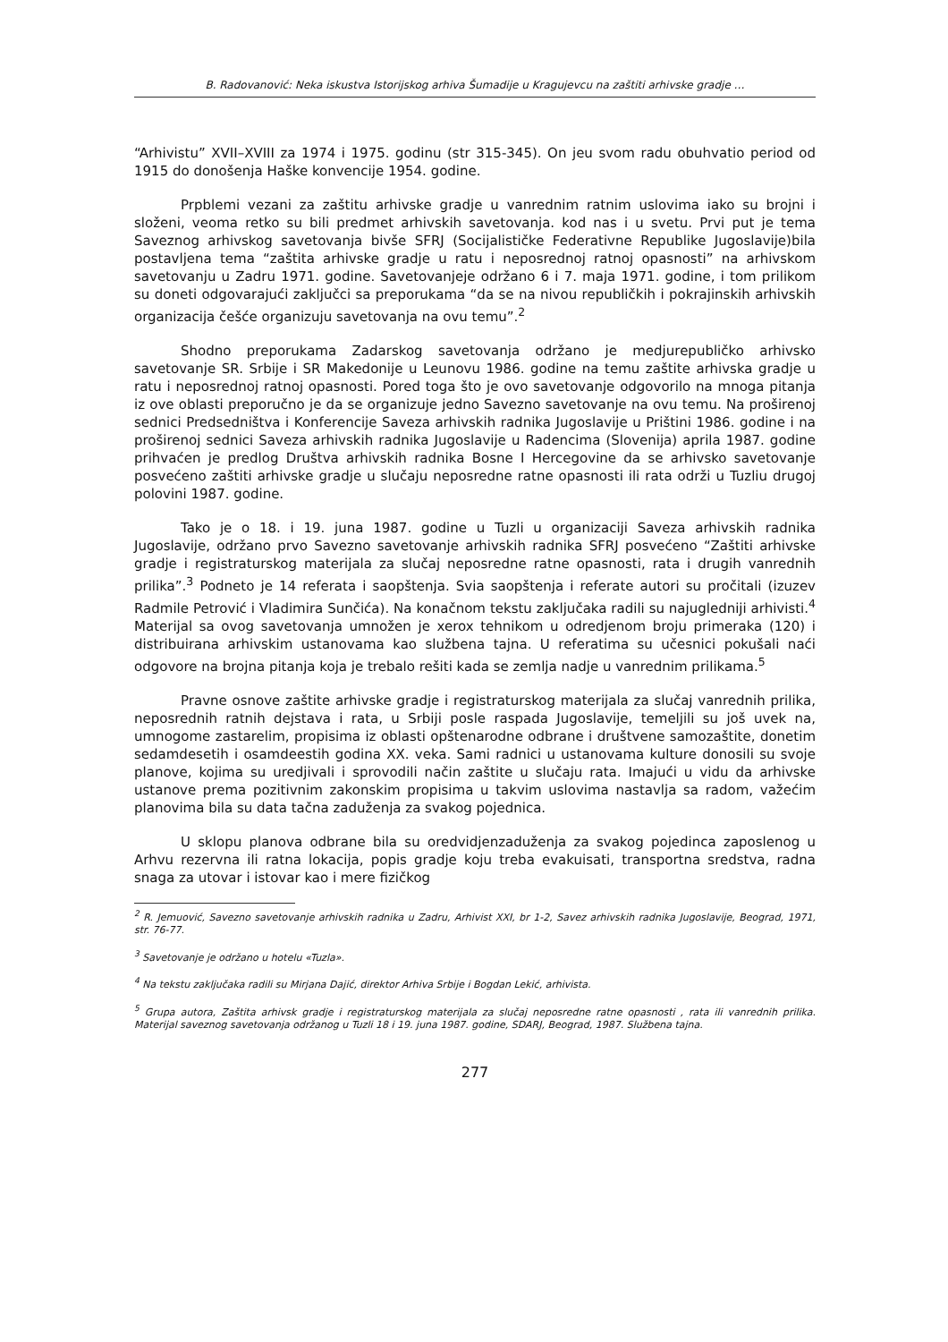B. Radovanović: Neka iskustva Istorijskog arhiva Šumadije u Kragujevcu na zaštiti arhivske gradje …
“Arhivistu” XVII–XVIII za 1974 i 1975. godinu (str 315-345). On jeu svom radu obuhvatio period od 1915 do donošenja Haške konvencije 1954. godine.
Prpblemi vezani za zaštitu arhivske gradje u vanrednim ratnim uslovima iako su brojni i složeni, veoma retko su bili predmet arhivskih savetovanja. kod nas i u svetu. Prvi put je tema Saveznog arhivskog savetovanja bivše SFRJ (Socijalističke Federativne Republike Jugoslavije)bila postavljena tema “zaštita arhivske gradje u ratu i neposrednoj ratnoj opasnosti” na arhivskom savetovanju u Zadru 1971. godine. Savetovanjeje održano 6 i 7. maja 1971. godine, i tom prilikom su doneti odgovarajući zaključci sa preporukama “da se na nivou republičkih i pokrajinskih arhivskih organizacija češće organizuju savetovanja na ovu temu”.<sup>2</sup>
Shodno preporukama Zadarskog savetovanja održano je medjurepubličko arhivsko savetovanje SR. Srbije i SR Makedonije u Leunovu 1986. godine na temu zaštite arhivska gradje u ratu i neposrednoj ratnoj opasnosti. Pored toga što je ovo savetovanje odgovorilo na mnoga pitanja iz ove oblasti preporučno je da se organizuje jedno Savezno savetovanje na ovu temu. Na proširenoj sednici Predsedništva i Konferencije Saveza arhivskih radnika Jugoslavije u Prištini 1986. godine i na proširenoj sednici Saveza arhivskih radnika Jugoslavije u Radencima (Slovenija) aprila 1987. godine prihvaćen je predlog Društva arhivskih radnika Bosne I Hercegovine da se arhivsko savetovanje posvećeno zaštiti arhivske gradje u slučaju neposredne ratne opasnosti ili rata održi u Tuzliu drugoj polovini 1987. godine.
Tako je o 18. i 19. juna 1987. godine u Tuzli u organizaciji Saveza arhivskih radnika Jugoslavije, održano prvo Savezno savetovanje arhivskih radnika SFRJ posvećeno “Zaštiti arhivske gradje i registraturskog materijala za slučaj neposredne ratne opasnosti, rata i drugih vanrednih prilika”.<sup>3</sup> Podneto je 14 referata i saopštenja. Svia saopštenja i referate autori su pročitali (izuzev Radmile Petrović i Vladimira Sunčića). Na konačnom tekstu zaključaka radili su najugledniji arhivisti.<sup>4</sup> Materijal sa ovog savetovanja umnožen je xerox tehnikom u odredjenom broju primeraka (120) i distribuirana arhivskim ustanovama kao službena tajna. U referatima su učesnici pokušali naći odgovore na brojna pitanja koja je trebalo rešiti kada se zemlja nadje u vanrednim prilikama.<sup>5</sup>
Pravne osnove zaštite arhivske gradje i registraturskog materijala za slučaj vanrednih prilika, neposrednih ratnih dejstava i rata, u Srbiji posle raspada Jugoslavije, temeljili su još uvek na, umnogome zastarelim, propisima iz oblasti opštenarodne odbrane i društvene samozaštite, donetim sedamdesetih i osamdeestih godina XX. veka. Sami radnici u ustanovama kulture donosili su svoje planove, kojima su uredjivali i sprovodili način zaštite u slučaju rata. Imajući u vidu da arhivske ustanove prema pozitivnim zakonskim propisima u takvim uslovima nastavlja sa radom, važećim planovima bila su data tačna zaduženja za svakog pojednica.
U sklopu planova odbrane bila su oredvidjenzaduženja za svakog pojedinca zaposlenog u Arhvu rezervna ili ratna lokacija, popis gradje koju treba evakuisati, transportna sredstva, radna snaga za utovar i istovar kao i mere fizičkog
<sup>2</sup> R. Jemuović, Savezno savetovanje arhivskih radnika u Zadru, Arhivist XXI, br 1-2, Savez arhivskih radnika Jugoslavije, Beograd, 1971, str. 76-77.
<sup>3</sup> Savetovanje je održano u hotelu «Tuzla».
<sup>4</sup> Na tekstu zaključaka radili su Mirjana Dajić, direktor Arhiva Srbije i Bogdan Lekić, arhivista.
<sup>5</sup> Grupa autora, Zaštita arhivsk gradje i registraturskog materijala za slučaj neposredne ratne opasnosti , rata ili vanrednih prilika. Materijal saveznog savetovanja održanog u Tuzli 18 i 19. juna 1987. godine, SDARJ, Beograd, 1987. Službena tajna.
277